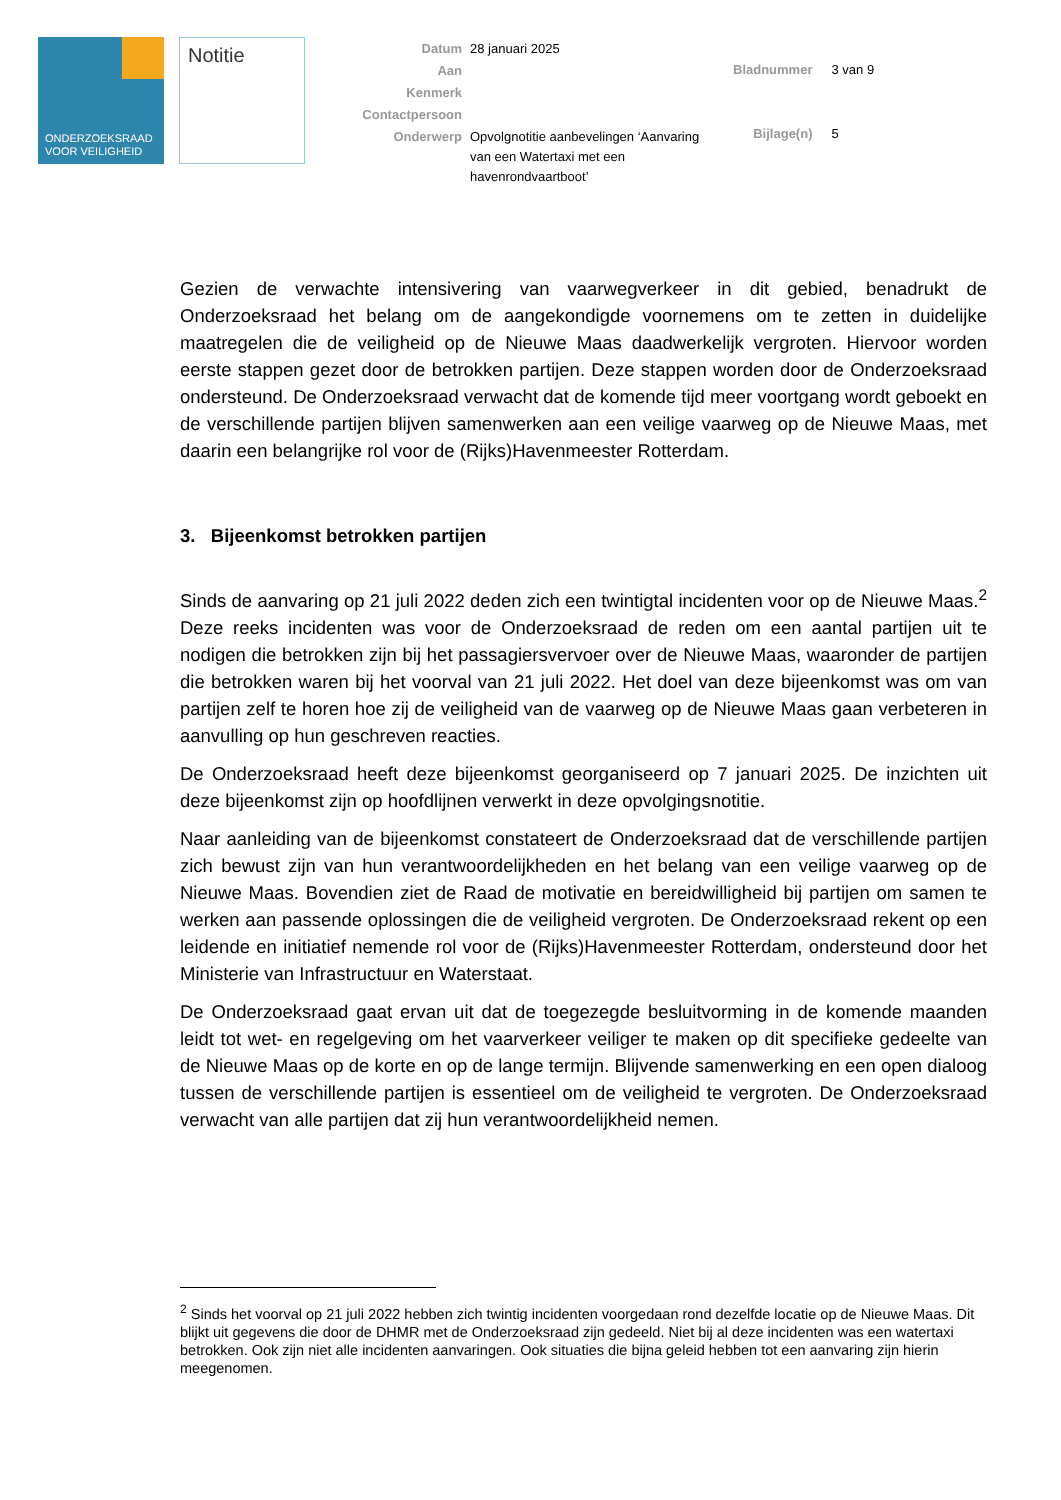ONDERZOEKSRAAD
VOOR VEILIGHEID
Notitie
| Datum | 28 januari 2025 |
| Aan | |
| Kenmerk | |
| Contactpersoon | |
| Onderwerp | Opvolgnotitie aanbevelingen ‘Aanvaring van een Watertaxi met een havenrondvaartboot’ |
| Bladnummer | 3 van 9 |
| Bijlage(n) | 5 |
Gezien de verwachte intensivering van vaarwegverkeer in dit gebied, benadrukt de Onderzoeksraad het belang om de aangekondigde voornemens om te zetten in duidelijke maatregelen die de veiligheid op de Nieuwe Maas daadwerkelijk vergroten. Hiervoor worden eerste stappen gezet door de betrokken partijen. Deze stappen worden door de Onderzoeksraad ondersteund. De Onderzoeksraad verwacht dat de komende tijd meer voortgang wordt geboekt en de verschillende partijen blijven samenwerken aan een veilige vaarweg op de Nieuwe Maas, met daarin een belangrijke rol voor de (Rijks)Havenmeester Rotterdam.
3. Bijeenkomst betrokken partijen
Sinds de aanvaring op 21 juli 2022 deden zich een twintigtal incidenten voor op de Nieuwe Maas.<sup>2</sup> Deze reeks incidenten was voor de Onderzoeksraad de reden om een aantal partijen uit te nodigen die betrokken zijn bij het passagiersvervoer over de Nieuwe Maas, waaronder de partijen die betrokken waren bij het voorval van 21 juli 2022. Het doel van deze bijeenkomst was om van partijen zelf te horen hoe zij de veiligheid van de vaarweg op de Nieuwe Maas gaan verbeteren in aanvulling op hun geschreven reacties.
De Onderzoeksraad heeft deze bijeenkomst georganiseerd op 7 januari 2025. De inzichten uit deze bijeenkomst zijn op hoofdlijnen verwerkt in deze opvolgingsnotitie.
Naar aanleiding van de bijeenkomst constateert de Onderzoeksraad dat de verschillende partijen zich bewust zijn van hun verantwoordelijkheden en het belang van een veilige vaarweg op de Nieuwe Maas. Bovendien ziet de Raad de motivatie en bereidwilligheid bij partijen om samen te werken aan passende oplossingen die de veiligheid vergroten. De Onderzoeksraad rekent op een leidende en initiatief nemende rol voor de (Rijks)Havenmeester Rotterdam, ondersteund door het Ministerie van Infrastructuur en Waterstaat.
De Onderzoeksraad gaat ervan uit dat de toegezegde besluitvorming in de komende maanden leidt tot wet- en regelgeving om het vaarverkeer veiliger te maken op dit specifieke gedeelte van de Nieuwe Maas op de korte en op de lange termijn. Blijvende samenwerking en een open dialoog tussen de verschillende partijen is essentieel om de veiligheid te vergroten. De Onderzoeksraad verwacht van alle partijen dat zij hun verantwoordelijkheid nemen.
<sup>2</sup> Sinds het voorval op 21 juli 2022 hebben zich twintig incidenten voorgedaan rond dezelfde locatie op de Nieuwe Maas. Dit blijkt uit gegevens die door de DHMR met de Onderzoeksraad zijn gedeeld. Niet bij al deze incidenten was een watertaxi betrokken. Ook zijn niet alle incidenten aanvaringen. Ook situaties die bijna geleid hebben tot een aanvaring zijn hierin meegenomen.